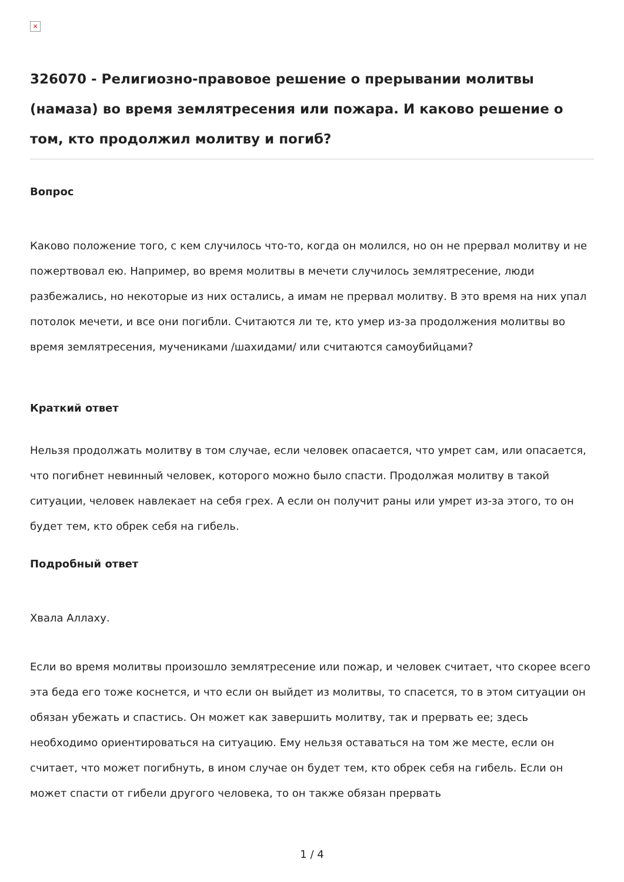×
326070 - Религиозно-правовое решение о прерывании молитвы (намаза) во время землятресения или пожара. И каково решение о том, кто продолжил молитву и погиб?
Вопрос
Каково положение того, с кем случилось что-то, когда он молился, но он не прервал молитву и не пожертвовал ею. Например, во время молитвы в мечети случилось землятресение, люди разбежались, но некоторые из них остались, а имам не прервал молитву. В это время на них упал потолок мечети, и все они погибли. Считаются ли те, кто умер из-за продолжения молитвы во время землятресения, мучениками /шахидами/ или считаются самоубийцами?
Краткий ответ
Нельзя продолжать молитву в том случае, если человек опасается, что умрет сам, или опасается, что погибнет невинный человек, которого можно было спасти. Продолжая молитву в такой ситуации, человек навлекает на себя грех. А если он получит раны или умрет из-за этого, то он будет тем, кто обрек себя на гибель.
Подробный ответ
Хвала Аллаху.
Если во время молитвы произошло землятресение или пожар, и человек считает, что скорее всего эта беда его тоже коснется, и что если он выйдет из молитвы, то спасется, то в этом ситуации он обязан убежать и спастись. Он может как завершить молитву, так и прервать ее; здесь необходимо ориентироваться на ситуацию. Ему нельзя оставаться на том же месте, если он считает, что может погибнуть, в ином случае он будет тем, кто обрек себя на гибель. Если он может спасти от гибели другого человека, то он также обязан прервать
1 / 4